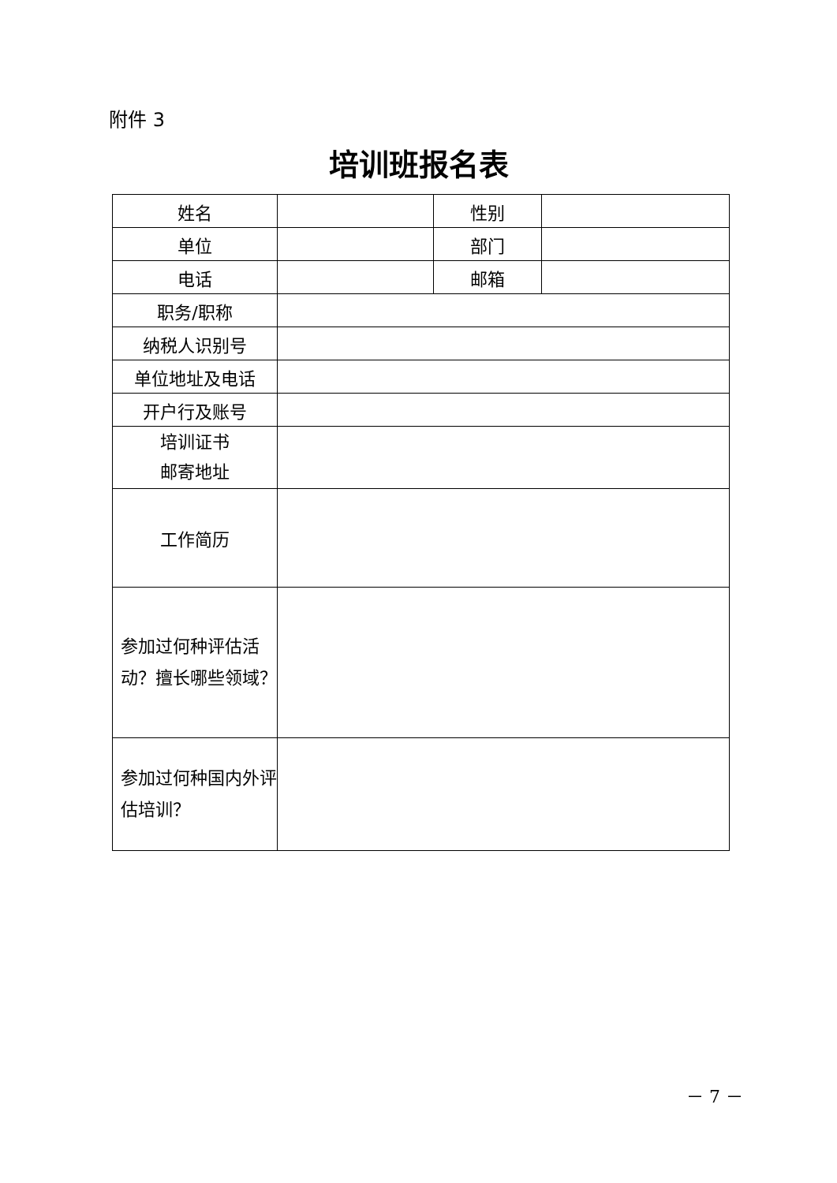附件 3
培训班报名表
| 姓名 | | 性别 | |
| 单位 | | 部门 | |
| 电话 | | 邮箱 | |
| 职务/职称 | | | |
| 纳税人识别号 | | | |
| 单位地址及电话 | | | |
| 开户行及账号 | | | |
| 培训证书 邮寄地址 | | | |
| 工作简历 | | | |
| 参加过何种评估活动？擅长哪些领域？ | | | |
| 参加过何种国内外评估培训？ | | | |
－ 7 －